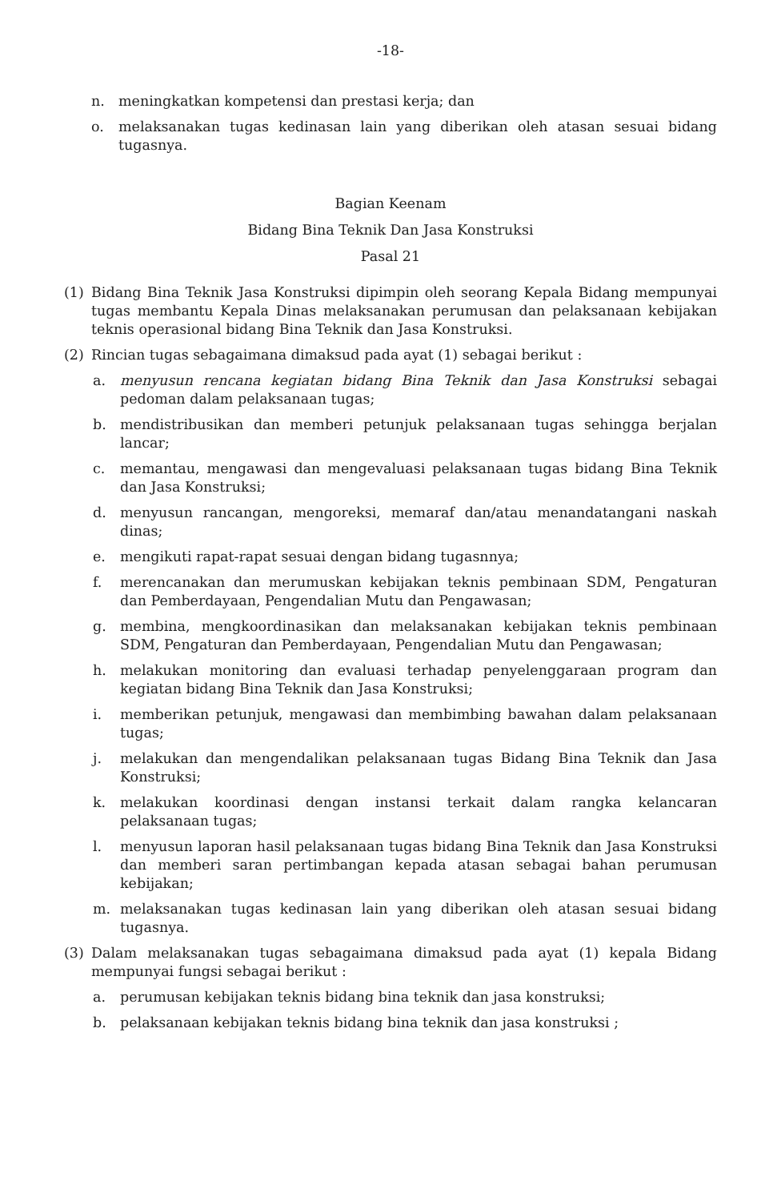-18-
n. meningkatkan kompetensi dan prestasi kerja; dan
o. melaksanakan tugas kedinasan lain yang diberikan oleh atasan sesuai bidang tugasnya.
Bagian Keenam
Bidang Bina Teknik Dan Jasa Konstruksi
Pasal 21
(1) Bidang Bina Teknik Jasa Konstruksi dipimpin oleh seorang Kepala Bidang mempunyai tugas membantu Kepala Dinas melaksanakan perumusan dan pelaksanaan kebijakan teknis operasional bidang Bina Teknik dan Jasa Konstruksi.
(2) Rincian tugas sebagaimana dimaksud pada ayat (1) sebagai berikut :
a. menyusun rencana kegiatan bidang Bina Teknik dan Jasa Konstruksi sebagai pedoman dalam pelaksanaan tugas;
b. mendistribusikan dan memberi petunjuk pelaksanaan tugas sehingga berjalan lancar;
c. memantau, mengawasi dan mengevaluasi pelaksanaan tugas bidang Bina Teknik dan Jasa Konstruksi;
d. menyusun rancangan, mengoreksi, memaraf dan/atau menandatangani naskah dinas;
e. mengikuti rapat-rapat sesuai dengan bidang tugasnnya;
f. merencanakan dan merumuskan kebijakan teknis pembinaan SDM, Pengaturan dan Pemberdayaan, Pengendalian Mutu dan Pengawasan;
g. membina, mengkoordinasikan dan melaksanakan kebijakan teknis pembinaan SDM, Pengaturan dan Pemberdayaan, Pengendalian Mutu dan Pengawasan;
h. melakukan monitoring dan evaluasi terhadap penyelenggaraan program dan kegiatan bidang Bina Teknik dan Jasa Konstruksi;
i. memberikan petunjuk, mengawasi dan membimbing bawahan dalam pelaksanaan tugas;
j. melakukan dan mengendalikan pelaksanaan tugas Bidang Bina Teknik dan Jasa Konstruksi;
k. melakukan koordinasi dengan instansi terkait dalam rangka kelancaran pelaksanaan tugas;
l. menyusun laporan hasil pelaksanaan tugas bidang Bina Teknik dan Jasa Konstruksi dan memberi saran pertimbangan kepada atasan sebagai bahan perumusan kebijakan;
m. melaksanakan tugas kedinasan lain yang diberikan oleh atasan sesuai bidang tugasnya.
(3) Dalam melaksanakan tugas sebagaimana dimaksud pada ayat (1) kepala Bidang mempunyai fungsi sebagai berikut :
a. perumusan kebijakan teknis bidang bina teknik dan jasa konstruksi;
b. pelaksanaan kebijakan teknis bidang bina teknik dan jasa konstruksi ;